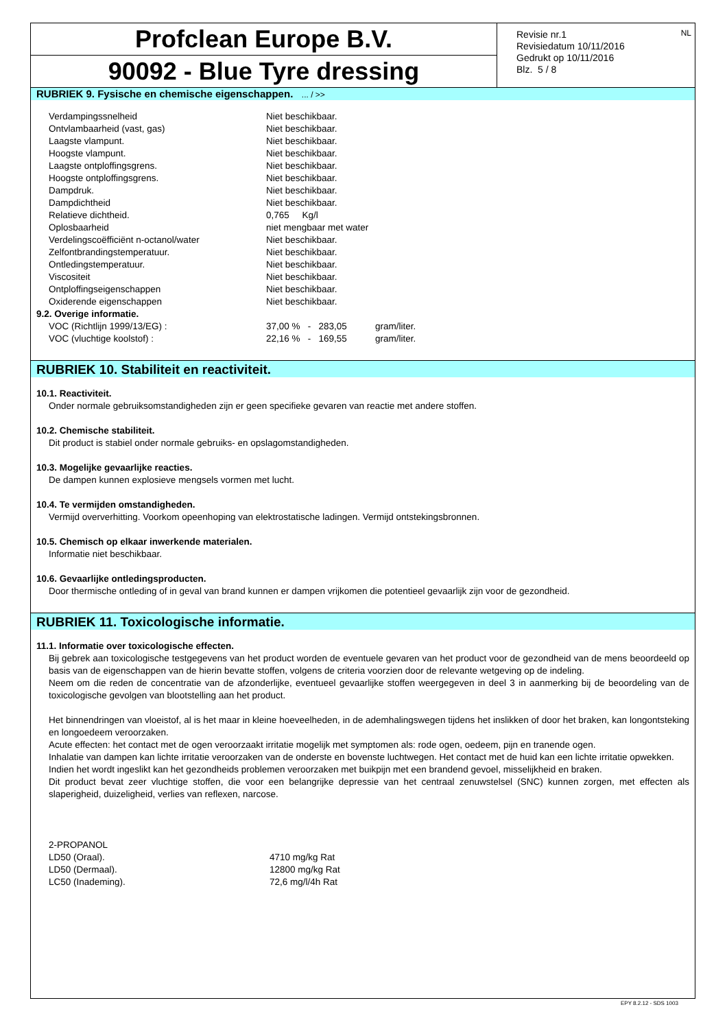Profclean Europe B.V.
90092 - Blue Tyre dressing
Revisie nr.1
Revisiedatum 10/11/2016
Gedrukt op 10/11/2016
Blz. 5 / 8
NL
RUBRIEK 9. Fysische en chemische eigenschappen. ... / >>
| Verdampingssnelheid | Niet beschikbaar. |
| Ontvlambaarheid (vast, gas) | Niet beschikbaar. |
| Laagste vlampunt. | Niet beschikbaar. |
| Hoogste vlampunt. | Niet beschikbaar. |
| Laagste ontploffingsgrens. | Niet beschikbaar. |
| Hoogste ontploffingsgrens. | Niet beschikbaar. |
| Dampdruk. | Niet beschikbaar. |
| Dampdichtheid | Niet beschikbaar. |
| Relatieve dichtheid. | 0,765 Kg/l |
| Oplosbaarheid | niet mengbaar met water |
| Verdelingscoëfficiënt n-octanol/water | Niet beschikbaar. |
| Zelfontbrandingstemperatuur. | Niet beschikbaar. |
| Ontledingstemperatuur. | Niet beschikbaar. |
| Viscositeit | Niet beschikbaar. |
| Ontploffingseigenschappen | Niet beschikbaar. |
| Oxiderende eigenschappen | Niet beschikbaar. |
| 9.2. Overige informatie. | |
| VOC (Richtlijn 1999/13/EG) : | 37,00 % - 283,05 gram/liter. |
| VOC (vluchtige koolstof) : | 22,16 % - 169,55 gram/liter. |
RUBRIEK 10. Stabiliteit en reactiviteit.
10.1. Reactiviteit.
Onder normale gebruiksomstandigheden zijn er geen specifieke gevaren van reactie met andere stoffen.
10.2. Chemische stabiliteit.
Dit product is stabiel onder normale gebruiks- en opslagomstandigheden.
10.3. Mogelijke gevaarlijke reacties.
De dampen kunnen explosieve mengsels vormen met lucht.
10.4. Te vermijden omstandigheden.
Vermijd oververhitting. Voorkom opeenhoping van elektrostatische ladingen. Vermijd ontstekingsbronnen.
10.5. Chemisch op elkaar inwerkende materialen.
Informatie niet beschikbaar.
10.6. Gevaarlijke ontledingsproducten.
Door thermische ontleding of in geval van brand kunnen er dampen vrijkomen die potentieel gevaarlijk zijn voor de gezondheid.
RUBRIEK 11. Toxicologische informatie.
11.1. Informatie over toxicologische effecten.
Bij gebrek aan toxicologische testgegevens van het product worden de eventuele gevaren van het product voor de gezondheid van de mens beoordeeld op basis van de eigenschappen van de hierin bevatte stoffen, volgens de criteria voorzien door de relevante wetgeving op de indeling.
Neem om die reden de concentratie van de afzonderlijke, eventueel gevaarlijke stoffen weergegeven in deel 3 in aanmerking bij de beoordeling van de toxicologische gevolgen van blootstelling aan het product.
Het binnendringen van vloeistof, al is het maar in kleine hoeveelheden, in de ademhalingswegen tijdens het inslikken of door het braken, kan longontsteking en longoedeem veroorzaken.
Acute effecten: het contact met de ogen veroorzaakt irritatie mogelijk met symptomen als: rode ogen, oedeem, pijn en tranende ogen.
Inhalatie van dampen kan lichte irritatie veroorzaken van de onderste en bovenste luchtwegen. Het contact met de huid kan een lichte irritatie opwekken.
Indien het wordt ingeslikt kan het gezondheids problemen veroorzaken met buikpijn met een brandend gevoel, misselijkheid en braken.
Dit product bevat zeer vluchtige stoffen, die voor een belangrijke depressie van het centraal zenuwstelsel (SNC) kunnen zorgen, met effecten als slaperigheid, duizeligheid, verlies van reflexen, narcose.
| 2-PROPANOL | |
| LD50 (Oraal). | 4710 mg/kg Rat |
| LD50 (Dermaal). | 12800 mg/kg Rat |
| LC50 (Inademing). | 72,6 mg/l/4h Rat |
EPY 8.2.12 - SDS 1003